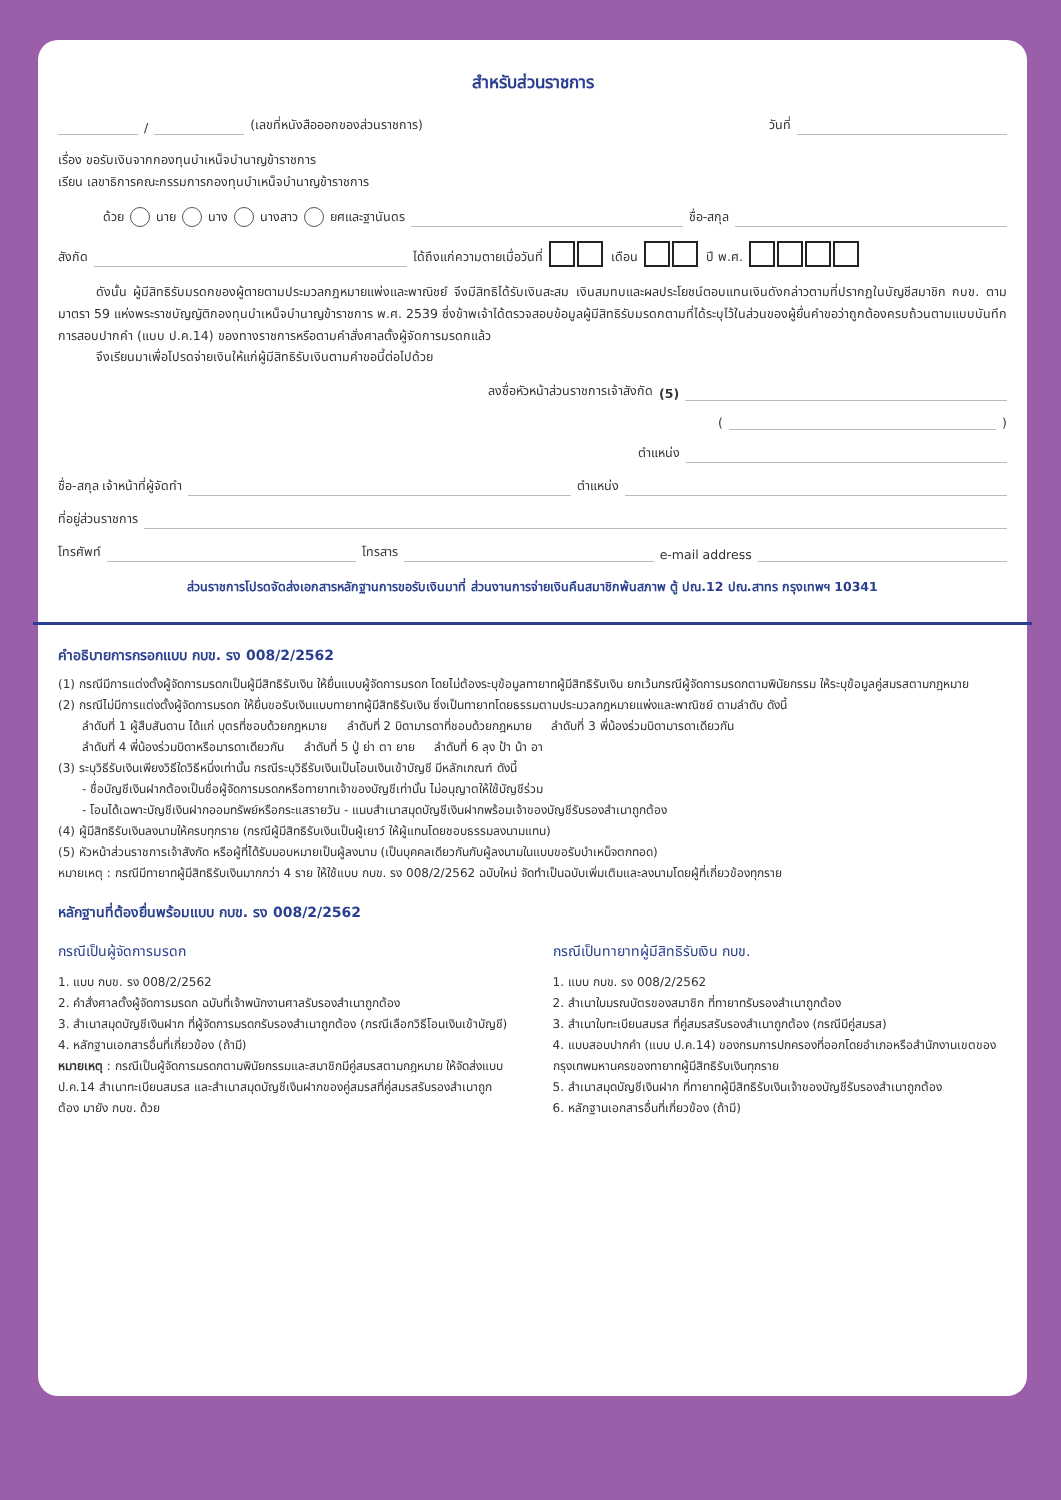สำหรับส่วนราชการ
/ (เลขที่หนังสือออกของส่วนราชการ) วันที่
เรื่อง ขอรับเงินจากกองทุนบำเหน็จบำนาญข้าราชการ
เรียน เลขาธิการคณะกรรมการกองทุนบำเหน็จบำนาญข้าราชการ
ด้วย นาย นาง นางสาว ยศและฐานันดร ชื่อ-สกุล
สังกัด ได้ถึงแก่ความตายเมื่อวันที่ เดือน ปี พ.ศ.
   ดังนั้น ผู้มีสิทธิรับมรดกของผู้ตายตามประมวลกฎหมายแพ่งและพาณิชย์ จึงมีสิทธิได้รับเงินสะสม เงินสมทบและผลประโยชน์ตอบแทนเงินดังกล่าวตามที่ปรากฏในบัญชีสมาชิก กบข. ตามมาตรา 59 แห่งพระราชบัญญัติกองทุนบำเหน็จบำนาญข้าราชการ พ.ศ. 2539 ซึ่งข้าพเจ้าได้ตรวจสอบข้อมูลผู้มีสิทธิรับมรดกตามที่ได้ระบุไว้ในส่วนของผู้ยื่นคำขอว่าถูกต้องครบถ้วนตามแบบบันทึกการสอบปากคำ (แบบ ป.ค.14) ของทางราชการหรือตามคำสั่งศาลตั้งผู้จัดการมรดกแล้ว
   จึงเรียนมาเพื่อโปรดจ่ายเงินให้แก่ผู้มีสิทธิรับเงินตามคำขอนี้ต่อไปด้วย
ลงชื่อหัวหน้าส่วนราชการเจ้าสังกัด (5)
( )
ตำแหน่ง
ชื่อ-สกุล เจ้าหน้าที่ผู้จัดทำ ตำแหน่ง
ที่อยู่ส่วนราชการ
โทรศัพท์ โทรสาร e-mail address
ส่วนราชการโปรดจัดส่งเอกสารหลักฐานการขอรับเงินมาที่ ส่วนงานการจ่ายเงินคืนสมาชิกพ้นสภาพ ตู้ ปณ.12 ปณ.สาทร กรุงเทพฯ 10341
คำอธิบายการกรอกแบบ กบข. รง 008/2/2562
(1) กรณีมีการแต่งตั้งผู้จัดการมรดกเป็นผู้มีสิทธิรับเงิน ให้ยื่นแบบผู้จัดการมรดก โดยไม่ต้องระบุข้อมูลทายาทผู้มีสิทธิรับเงิน ยกเว้นกรณีผู้จัดการมรดกตามพินัยกรรม ให้ระบุข้อมูลคู่สมรสตามกฎหมาย
(2) กรณีไม่มีการแต่งตั้งผู้จัดการมรดก ให้ยื่นขอรับเงินแบบทายาทผู้มีสิทธิรับเงิน ซึ่งเป็นทายาทโดยธรรมตามประมวลกฎหมายแพ่งและพาณิชย์ ตามลำดับ ดังนี้
  ลำดับที่ 1 ผู้สืบสันดาน ได้แก่ บุตรที่ชอบด้วยกฎหมาย   ลำดับที่ 2 บิดามารดาที่ชอบด้วยกฎหมาย   ลำดับที่ 3 พี่น้องร่วมบิดามารดาเดียวกัน
  ลำดับที่ 4 พี่น้องร่วมบิดาหรือมารดาเดียวกัน   ลำดับที่ 5 ปู่ ย่า ตา ยาย   ลำดับที่ 6 ลุง ป้า น้า อา
(3) ระบุวิธีรับเงินเพียงวิธีใดวิธีหนึ่งเท่านั้น กรณีระบุวิธีรับเงินเป็นโอนเงินเข้าบัญชี มีหลักเกณฑ์ ดังนี้
  - ชื่อบัญชีเงินฝากต้องเป็นชื่อผู้จัดการมรดกหรือทายาทเจ้าของบัญชีเท่านั้น ไม่อนุญาตให้ใช้บัญชีร่วม
  - โอนได้เฉพาะบัญชีเงินฝากออมทรัพย์หรือกระแสรายวัน - แนบสำเนาสมุดบัญชีเงินฝากพร้อมเจ้าของบัญชีรับรองสำเนาถูกต้อง
(4) ผู้มีสิทธิรับเงินลงนามให้ครบทุกราย (กรณีผู้มีสิทธิรับเงินเป็นผู้เยาว์ ให้ผู้แทนโดยชอบธรรมลงนามแทน)
(5) หัวหน้าส่วนราชการเจ้าสังกัด หรือผู้ที่ได้รับมอบหมายเป็นผู้ลงนาม (เป็นบุคคลเดียวกันกับผู้ลงนามในแบบขอรับบำเหน็จตกทอด)
หมายเหตุ : กรณีมีทายาทผู้มีสิทธิรับเงินมากกว่า 4 ราย ให้ใช้แบบ กบข. รง 008/2/2562 ฉบับใหม่ จัดทำเป็นฉบับเพิ่มเติมและลงนามโดยผู้ที่เกี่ยวข้องทุกราย
หลักฐานที่ต้องยื่นพร้อมแบบ กบข. รง 008/2/2562
กรณีเป็นผู้จัดการมรดก
1. แบบ กบข. รง 008/2/2562
2. คำสั่งศาลตั้งผู้จัดการมรดก ฉบับที่เจ้าพนักงานศาลรับรองสำเนาถูกต้อง
3. สำเนาสมุดบัญชีเงินฝาก ที่ผู้จัดการมรดกรับรองสำเนาถูกต้อง (กรณีเลือกวิธีโอนเงินเข้าบัญชี)
4. หลักฐานเอกสารอื่นที่เกี่ยวข้อง (ถ้ามี)
หมายเหตุ : กรณีเป็นผู้จัดการมรดกตามพินัยกรรมและสมาชิกมีคู่สมรสตามกฎหมาย ให้จัดส่งแบบ ป.ค.14 สำเนาทะเบียนสมรส และสำเนาสมุดบัญชีเงินฝากของคู่สมรสที่คู่สมรสรับรองสำเนาถูกต้อง มายัง กบข. ด้วย
กรณีเป็นทายาทผู้มีสิทธิรับเงิน กบข.
1. แบบ กบข. รง 008/2/2562
2. สำเนาใบมรณบัตรของสมาชิก ที่ทายาทรับรองสำเนาถูกต้อง
3. สำเนาใบทะเบียนสมรส ที่คู่สมรสรับรองสำเนาถูกต้อง (กรณีมีคู่สมรส)
4. แบบสอบปากคำ (แบบ ป.ค.14) ของกรมการปกครองที่ออกโดยอำเภอหรือสำนักงานเขตของกรุงเทพมหานครของทายาทผู้มีสิทธิรับเงินทุกราย
5. สำเนาสมุดบัญชีเงินฝาก ที่ทายาทผู้มีสิทธิรับเงินเจ้าของบัญชีรับรองสำเนาถูกต้อง
6. หลักฐานเอกสารอื่นที่เกี่ยวข้อง (ถ้ามี)